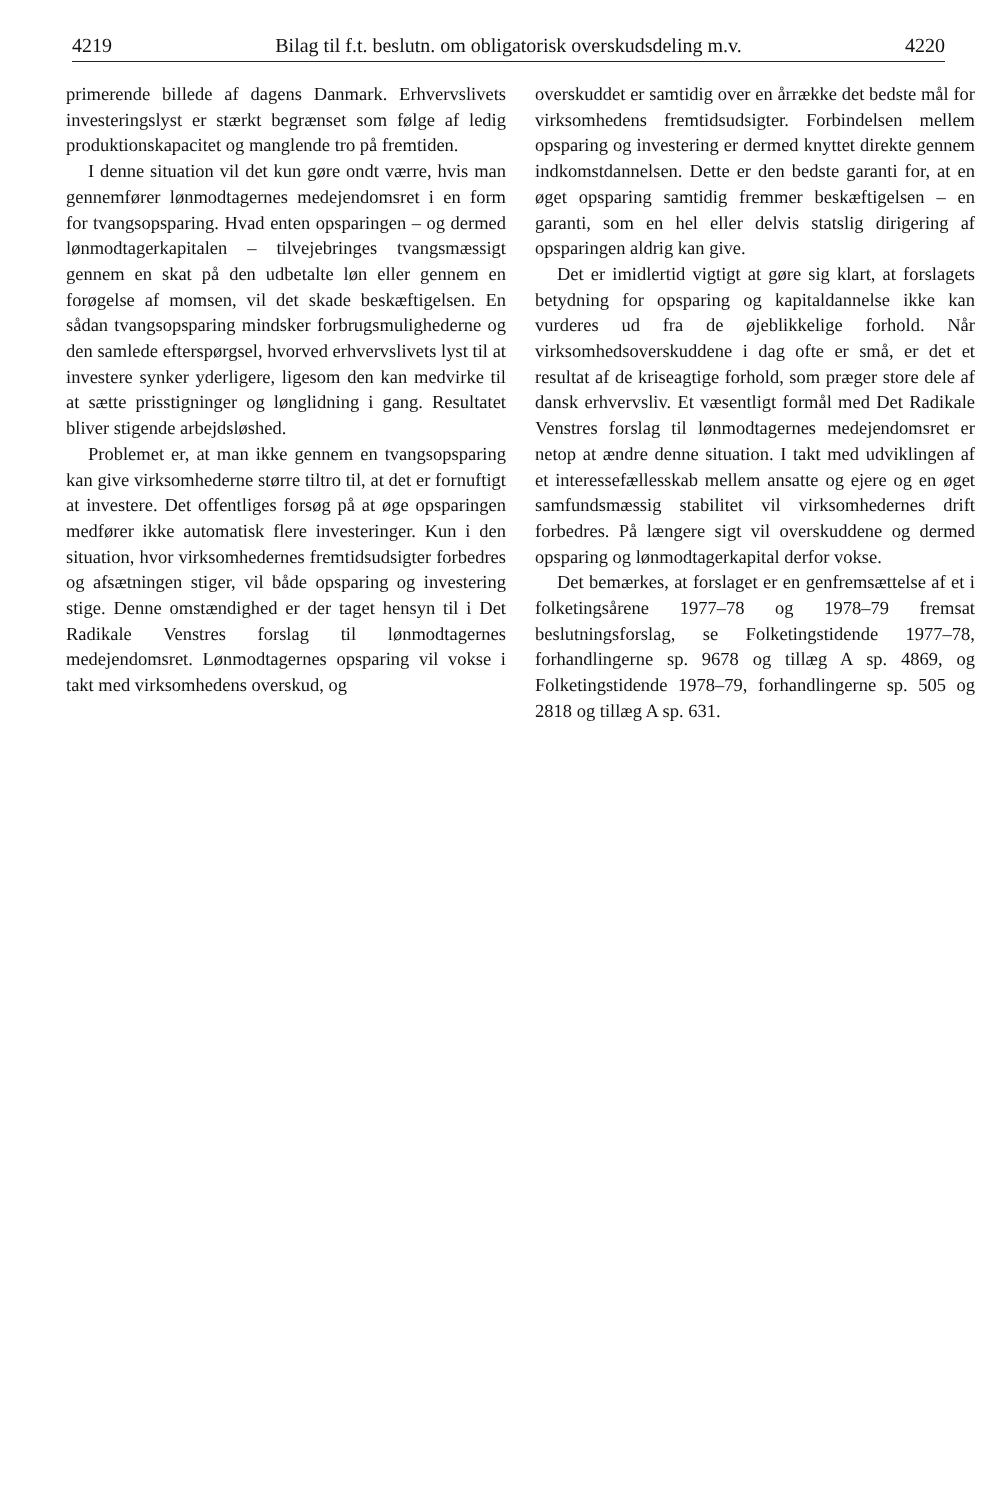4219 Bilag til f.t. beslutn. om obligatorisk overskudsdeling m.v. 4220
primerende billede af dagens Danmark. Erhvervslivets investeringslyst er stærkt begrænset som følge af ledig produktionskapacitet og manglende tro på fremtiden.
I denne situation vil det kun gøre ondt værre, hvis man gennemfører lønmodtagernes medejendomsret i en form for tvangsopsparing. Hvad enten opsparingen – og dermed lønmodtagerkapitalen – tilvejebringes tvangsmæssigt gennem en skat på den udbetalte løn eller gennem en forøgelse af momsen, vil det skade beskæftigelsen. En sådan tvangsopsparing mindsker forbrugsmulighederne og den samlede efterspørgsel, hvorved erhvervslivets lyst til at investere synker yderligere, ligesom den kan medvirke til at sætte prisstigninger og lønglidning i gang. Resultatet bliver stigende arbejdsløshed.
Problemet er, at man ikke gennem en tvangsopsparing kan give virksomhederne større tiltro til, at det er fornuftigt at investere. Det offentliges forsøg på at øge opsparingen medfører ikke automatisk flere investeringer. Kun i den situation, hvor virksomhedernes fremtidsudsigter forbedres og afsætningen stiger, vil både opsparing og investering stige. Denne omstændighed er der taget hensyn til i Det Radikale Venstres forslag til lønmodtagernes medejendomsret. Lønmodtagernes opsparing vil vokse i takt med virksomhedens overskud, og
overskuddet er samtidig over en årrække det bedste mål for virksomhedens fremtidsudsigter. Forbindelsen mellem opsparing og investering er dermed knyttet direkte gennem indkomstdannelsen. Dette er den bedste garanti for, at en øget opsparing samtidig fremmer beskæftigelsen – en garanti, som en hel eller delvis statslig dirigering af opsparingen aldrig kan give.
Det er imidlertid vigtigt at gøre sig klart, at forslagets betydning for opsparing og kapitaldannelse ikke kan vurderes ud fra de øjeblikkelige forhold. Når virksomhedsoverskuddene i dag ofte er små, er det et resultat af de kriseagtige forhold, som præger store dele af dansk erhvervsliv. Et væsentligt formål med Det Radikale Venstres forslag til lønmodtagernes medejendomsret er netop at ændre denne situation. I takt med udviklingen af et interessefællesskab mellem ansatte og ejere og en øget samfundsmæssig stabilitet vil virksomhedernes drift forbedres. På længere sigt vil overskuddene og dermed opsparing og lønmodtagerkapital derfor vokse.
Det bemærkes, at forslaget er en genfremsættelse af et i folketingsårene 1977–78 og 1978–79 fremsat beslutningsforslag, se Folketingstidende 1977–78, forhandlingerne sp. 9678 og tillæg A sp. 4869, og Folketingstidende 1978–79, forhandlingerne sp. 505 og 2818 og tillæg A sp. 631.